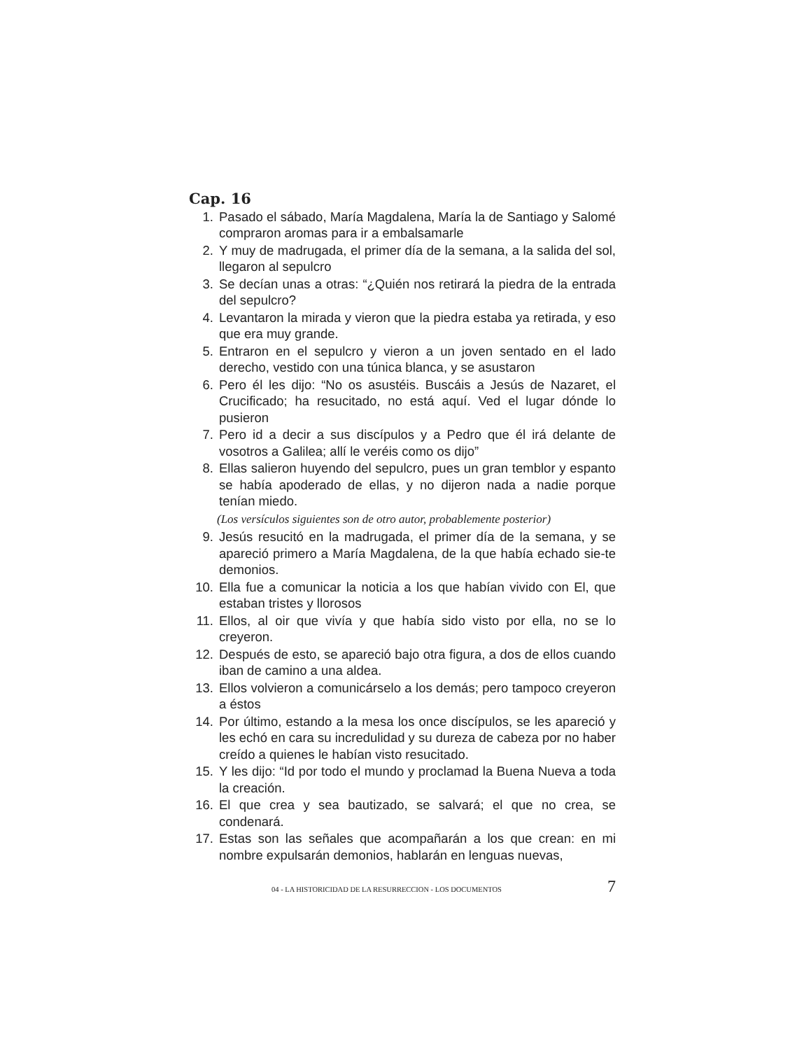Cap. 16
1. Pasado el sábado, María Magdalena, María la de Santiago y Salomé compraron aromas para ir a embalsamarle
2. Y muy de madrugada, el primer día de la semana, a la salida del sol, llegaron al sepulcro
3. Se decían unas a otras: “¿Quién nos retirará la piedra de la entrada del sepulcro?
4. Levantaron la mirada y vieron que la piedra estaba ya retirada, y eso que era muy grande.
5. Entraron en el sepulcro y vieron a un joven sentado en el lado derecho, vestido con una túnica blanca, y se asustaron
6. Pero él les dijo: “No os asustéis. Buscáis a Jesús de Nazaret, el Crucificado; ha resucitado, no está aquí. Ved el lugar dónde lo pusieron
7. Pero id a decir a sus discípulos y a Pedro que él irá delante de vosotros a Galilea; allí le veréis como os dijo”
8. Ellas salieron huyendo del sepulcro, pues un gran temblor y espanto se había apoderado de ellas, y no dijeron nada a nadie porque tenían miedo.
(Los versículos siguientes son de otro autor, probablemente posterior)
9. Jesús resucitó en la madrugada, el primer día de la semana, y se apareció primero a María Magdalena, de la que había echado sie-te demonios.
10. Ella fue a comunicar la noticia a los que habían vivido con El, que estaban tristes y llorosos
11. Ellos, al oir que vivía y que había sido visto por ella, no se lo creyeron.
12. Después de esto, se apareció bajo otra figura, a dos de ellos cuando iban de camino a una aldea.
13. Ellos volvieron a comunicárselo a los demás; pero tampoco creyeron a éstos
14. Por último, estando a la mesa los once discípulos, se les apareció y les echó en cara su incredulidad y su dureza de cabeza por no haber creído a quienes le habían visto resucitado.
15. Y les dijo: “Id por todo el mundo y proclamad la Buena Nueva a toda la creación.
16. El que crea y sea bautizado, se salvará; el que no crea, se condenará.
17. Estas son las señales que acompañarán a los que crean: en mi nombre expulsarán demonios, hablarán en lenguas nuevas,
04 - LA HISTORICIDAD DE LA RESURRECCION - LOS DOCUMENTOS 7